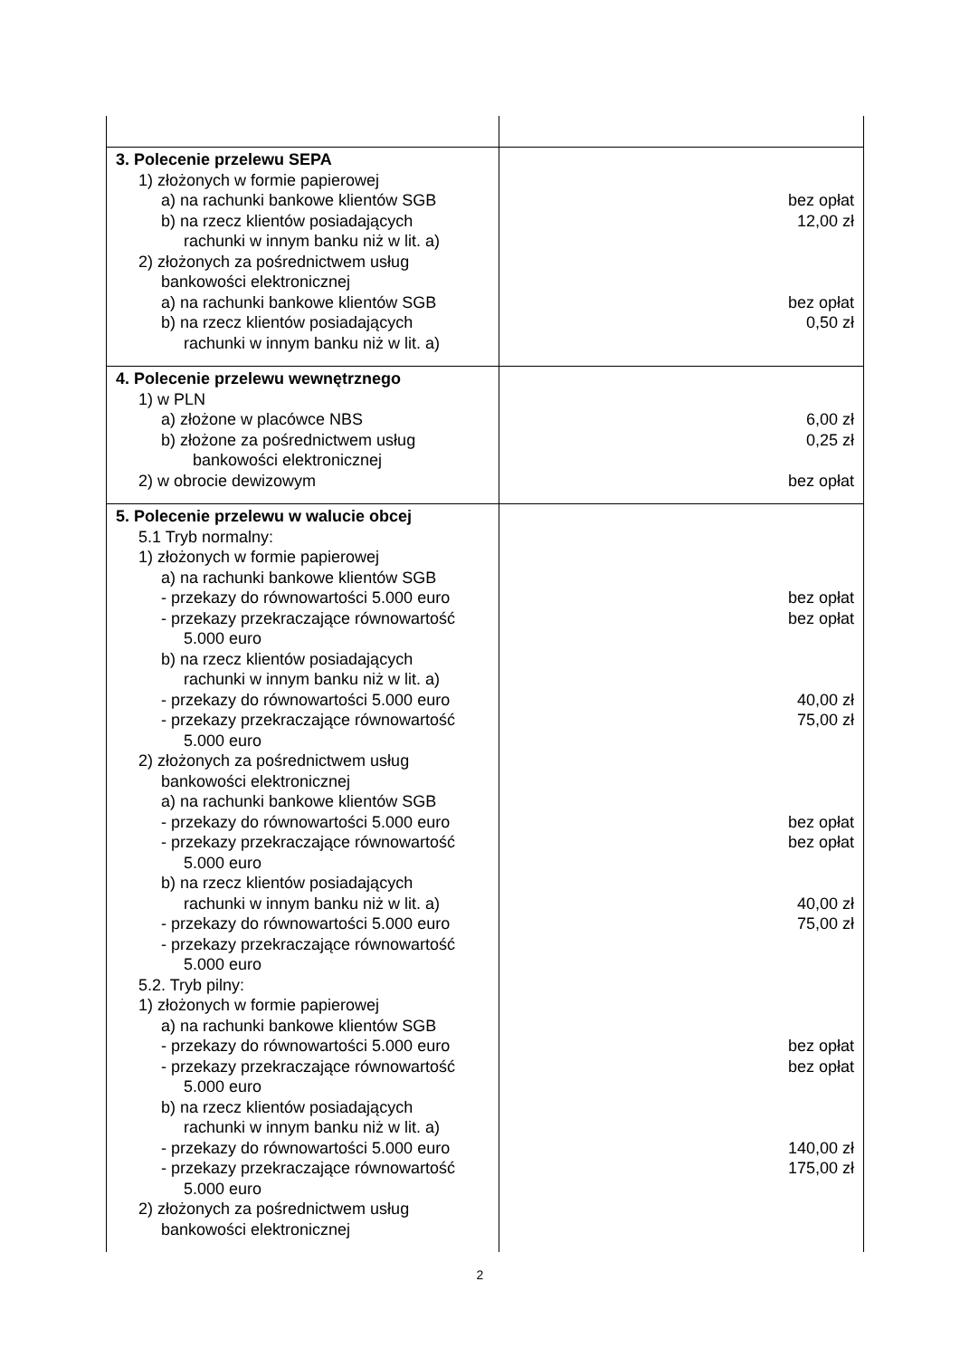| 3. Polecenie przelewu SEPA 1) złożonych w formie papierowej a) na rachunki bankowe klientów SGB b) na rzecz klientów posiadających rachunki w innym banku niż w lit. a) 2) złożonych za pośrednictwem usług bankowości elektronicznej a) na rachunki bankowe klientów SGB b) na rzecz klientów posiadających rachunki w innym banku niż w lit. a) | bez opłat 12,00 zł bez opłat 0,50 zł |
| 4. Polecenie przelewu wewnętrznego 1) w PLN a) złożone w placówce NBS b) złożone za pośrednictwem usług bankowości elektronicznej 2) w obrocie dewizowym | 6,00 zł 0,25 zł bez opłat |
| 5. Polecenie przelewu w walucie obcej 5.1 Tryb normalny: 1) złożonych w formie papierowej a) na rachunki bankowe klientów SGB - przekazy do równowartości 5.000 euro - przekazy przekraczające równowartość 5.000 euro b) na rzecz klientów posiadających rachunki w innym banku niż w lit. a) - przekazy do równowartości 5.000 euro - przekazy przekraczające równowartość 5.000 euro 2) złożonych za pośrednictwem usług bankowości elektronicznej a) na rachunki bankowe klientów SGB - przekazy do równowartości 5.000 euro - przekazy przekraczające równowartość 5.000 euro b) na rzecz klientów posiadających rachunki w innym banku niż w lit. a) - przekazy do równowartości 5.000 euro - przekazy przekraczające równowartość 5.000 euro 5.2. Tryb pilny: 1) złożonych w formie papierowej a) na rachunki bankowe klientów SGB - przekazy do równowartości 5.000 euro - przekazy przekraczające równowartość 5.000 euro b) na rzecz klientów posiadających rachunki w innym banku niż w lit. a) - przekazy do równowartości 5.000 euro - przekazy przekraczające równowartość 5.000 euro 2) złożonych za pośrednictwem usług bankowości elektronicznej | bez opłat bez opłat 40,00 zł 75,00 zł bez opłat bez opłat 40,00 zł 75,00 zł bez opłat bez opłat 140,00 zł 175,00 zł |
2